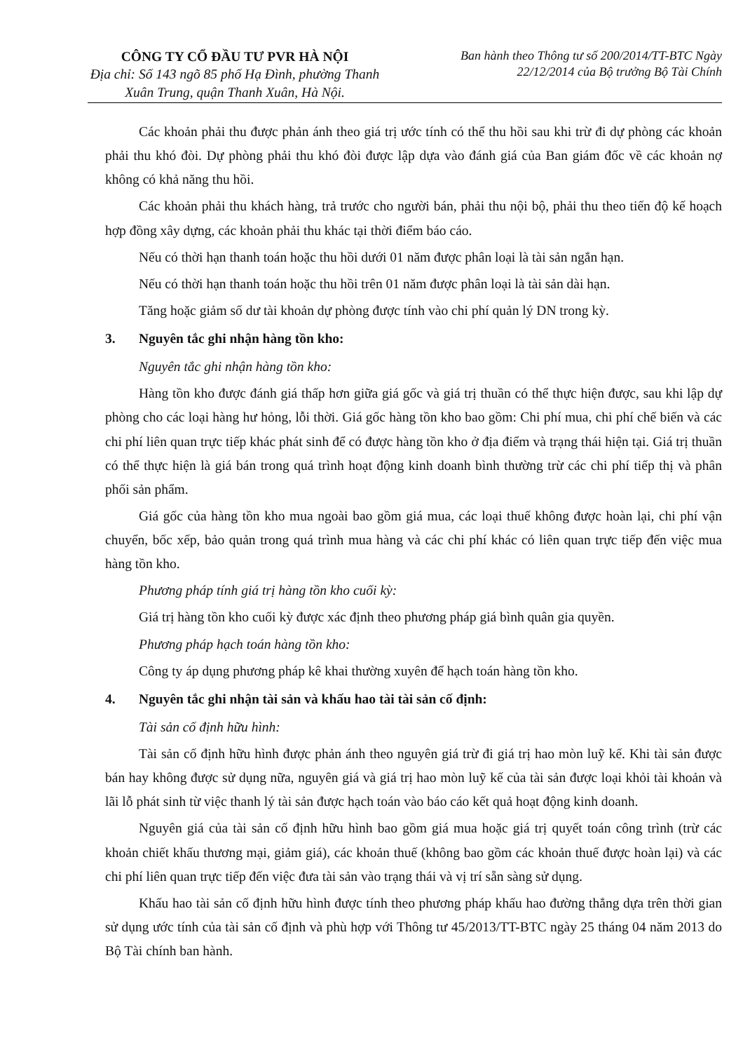CÔNG TY CỔ ĐẦU TƯ PVR HÀ NỘI
Địa chỉ: Số 143 ngõ 85 phố Hạ Đình, phường Thanh Xuân Trung, quận Thanh Xuân, Hà Nội.
Ban hành theo Thông tư số 200/2014/TT-BTC Ngày 22/12/2014 của Bộ trưởng Bộ Tài Chính
Các khoản phải thu được phản ánh theo giá trị ước tính có thể thu hồi sau khi trừ đi dự phòng các khoản phải thu khó đòi. Dự phòng phải thu khó đòi được lập dựa vào đánh giá của Ban giám đốc về các khoản nợ không có khả năng thu hồi.
Các khoản phải thu khách hàng, trả trước cho người bán, phải thu nội bộ, phải thu theo tiến độ kế hoạch hợp đồng xây dựng, các khoản phải thu khác tại thời điểm báo cáo.
Nếu có thời hạn thanh toán hoặc thu hồi dưới 01 năm được phân loại là tài sản ngắn hạn.
Nếu có thời hạn thanh toán hoặc thu hồi trên 01 năm được phân loại là tài sản dài hạn.
Tăng hoặc giảm số dư tài khoản dự phòng được tính vào chi phí quản lý DN trong kỳ.
3. Nguyên tắc ghi nhận hàng tồn kho:
Nguyên tắc ghi nhận hàng tồn kho:
Hàng tồn kho được đánh giá thấp hơn giữa giá gốc và giá trị thuần có thể thực hiện được, sau khi lập dự phòng cho các loại hàng hư hỏng, lỗi thời. Giá gốc hàng tồn kho bao gồm: Chi phí mua, chi phí chế biến và các chi phí liên quan trực tiếp khác phát sinh để có được hàng tồn kho ở địa điểm và trạng thái hiện tại. Giá trị thuần có thể thực hiện là giá bán trong quá trình hoạt động kinh doanh bình thường trừ các chi phí tiếp thị và phân phối sản phẩm.
Giá gốc của hàng tồn kho mua ngoài bao gồm giá mua, các loại thuế không được hoàn lại, chi phí vận chuyển, bốc xếp, bảo quản trong quá trình mua hàng và các chi phí khác có liên quan trực tiếp đến việc mua hàng tồn kho.
Phương pháp tính giá trị hàng tồn kho cuối kỳ:
Giá trị hàng tồn kho cuối kỳ được xác định theo phương pháp giá bình quân gia quyền.
Phương pháp hạch toán hàng tồn kho:
Công ty áp dụng phương pháp kê khai thường xuyên để hạch toán hàng tồn kho.
4. Nguyên tắc ghi nhận tài sản và khấu hao tài tài sản cố định:
Tài sản cố định hữu hình:
Tài sản cố định hữu hình được phản ánh theo nguyên giá trừ đi giá trị hao mòn luỹ kế. Khi tài sản được bán hay không được sử dụng nữa, nguyên giá và giá trị hao mòn luỹ kế của tài sản được loại khỏi tài khoản và lãi lỗ phát sinh từ việc thanh lý tài sản được hạch toán vào báo cáo kết quả hoạt động kinh doanh.
Nguyên giá của tài sản cố định hữu hình bao gồm giá mua hoặc giá trị quyết toán công trình (trừ các khoản chiết khấu thương mại, giảm giá), các khoản thuế (không bao gồm các khoản thuế được hoàn lại) và các chi phí liên quan trực tiếp đến việc đưa tài sản vào trạng thái và vị trí sẵn sàng sử dụng.
Khấu hao tài sản cố định hữu hình được tính theo phương pháp khấu hao đường thẳng dựa trên thời gian sử dụng ước tính của tài sản cố định và phù hợp với Thông tư 45/2013/TT-BTC ngày 25 tháng 04 năm 2013 do Bộ Tài chính ban hành.